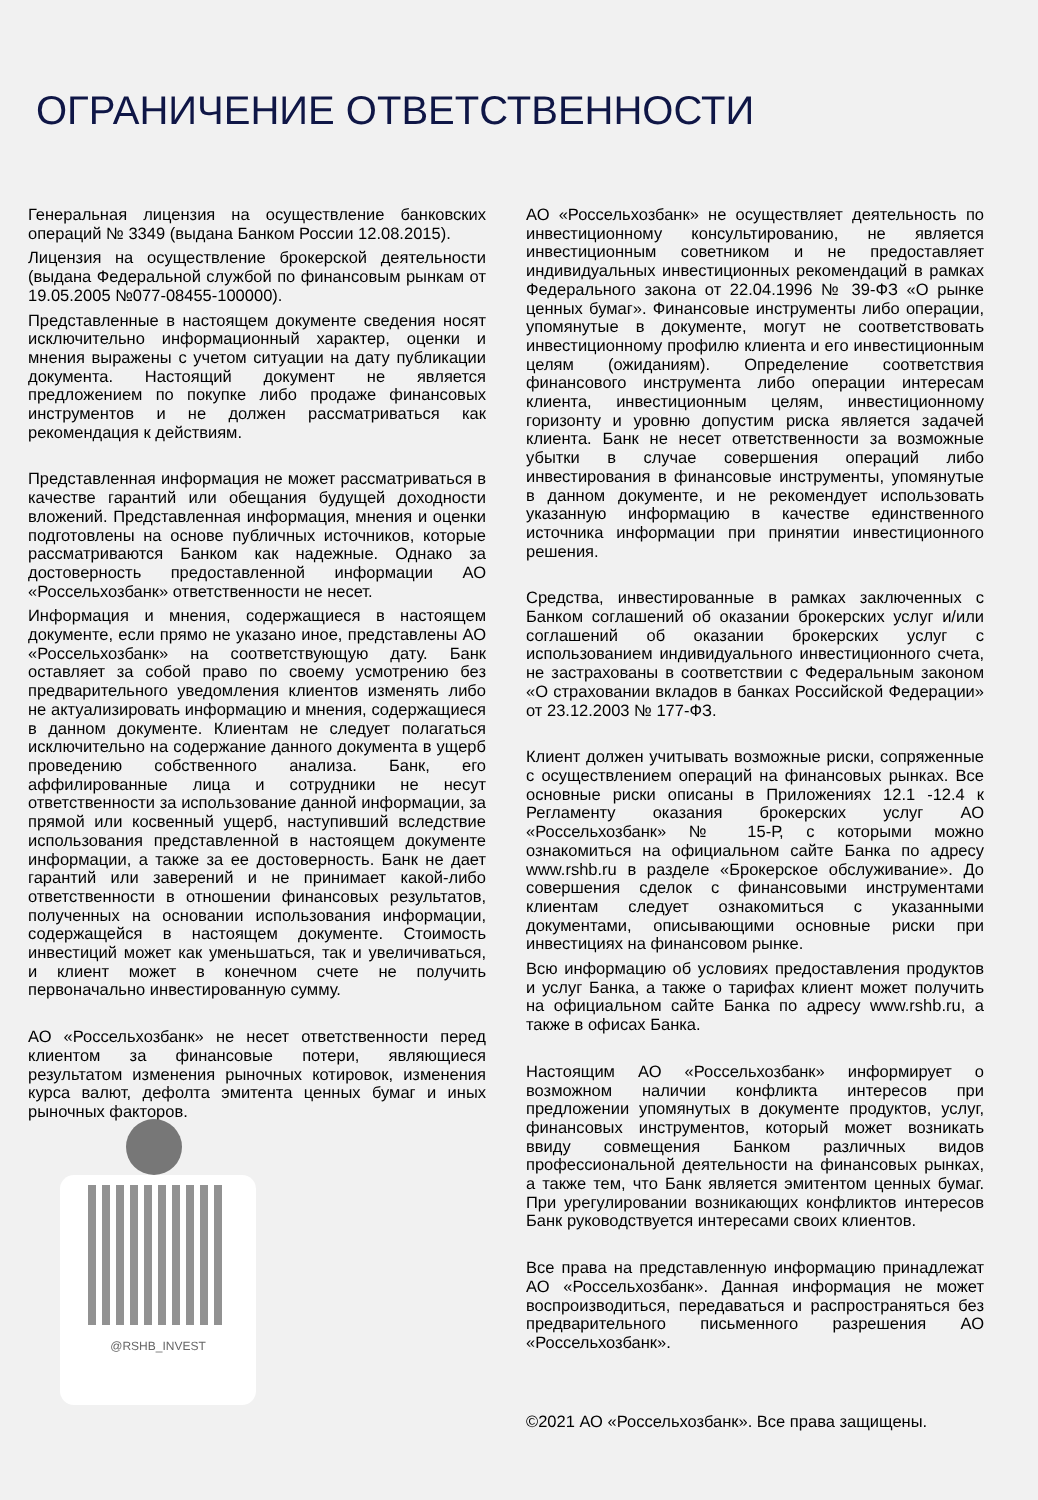ОГРАНИЧЕНИЕ ОТВЕТСТВЕННОСТИ
Генеральная лицензия на осуществление банковских операций № 3349 (выдана Банком России 12.08.2015).
Лицензия на осуществление брокерской деятельности (выдана Федеральной службой по финансовым рынкам от 19.05.2005 №077-08455-100000).
Представленные в настоящем документе сведения носят исключительно информационный характер, оценки и мнения выражены с учетом ситуации на дату публикации документа. Настоящий документ не является предложением по покупке либо продаже финансовых инструментов и не должен рассматриваться как рекомендация к действиям.
Представленная информация не может рассматриваться в качестве гарантий или обещания будущей доходности вложений. Представленная информация, мнения и оценки подготовлены на основе публичных источников, которые рассматриваются Банком как надежные. Однако за достоверность предоставленной информации АО «Россельхозбанк» ответственности не несет.
Информация и мнения, содержащиеся в настоящем документе, если прямо не указано иное, представлены АО «Россельхозбанк» на соответствующую дату. Банк оставляет за собой право по своему усмотрению без предварительного уведомления клиентов изменять либо не актуализировать информацию и мнения, содержащиеся в данном документе. Клиентам не следует полагаться исключительно на содержание данного документа в ущерб проведению собственного анализа. Банк, его аффилированные лица и сотрудники не несут ответственности за использование данной информации, за прямой или косвенный ущерб, наступивший вследствие использования представленной в настоящем документе информации, а также за ее достоверность. Банк не дает гарантий или заверений и не принимает какой-либо ответственности в отношении финансовых результатов, полученных на основании использования информации, содержащейся в настоящем документе. Стоимость инвестиций может как уменьшаться, так и увеличиваться, и клиент может в конечном счете не получить первоначально инвестированную сумму.
АО «Россельхозбанк» не несет ответственности перед клиентом за финансовые потери, являющиеся результатом изменения рыночных котировок, изменения курса валют, дефолта эмитента ценных бумаг и иных рыночных факторов.
@RSHB_INVEST
АО «Россельхозбанк» не осуществляет деятельность по инвестиционному консультированию, не является инвестиционным советником и не предоставляет индивидуальных инвестиционных рекомендаций в рамках Федерального закона от 22.04.1996 № 39-ФЗ «О рынке ценных бумаг». Финансовые инструменты либо операции, упомянутые в документе, могут не соответствовать инвестиционному профилю клиента и его инвестиционным целям (ожиданиям). Определение соответствия финансового инструмента либо операции интересам клиента, инвестиционным целям, инвестиционному горизонту и уровню допустим риска является задачей клиента. Банк не несет ответственности за возможные убытки в случае совершения операций либо инвестирования в финансовые инструменты, упомянутые в данном документе, и не рекомендует использовать указанную информацию в качестве единственного источника информации при принятии инвестиционного решения.
Средства, инвестированные в рамках заключенных с Банком соглашений об оказании брокерских услуг и/или соглашений об оказании брокерских услуг с использованием индивидуального инвестиционного счета, не застрахованы в соответствии с Федеральным законом «О страховании вкладов в банках Российской Федерации» от 23.12.2003 № 177-ФЗ.
Клиент должен учитывать возможные риски, сопряженные с осуществлением операций на финансовых рынках. Все основные риски описаны в Приложениях 12.1 -12.4 к Регламенту оказания брокерских услуг АО «Россельхозбанк» № 15-Р, с которыми можно ознакомиться на официальном сайте Банка по адресу www.rshb.ru в разделе «Брокерское обслуживание». До совершения сделок с финансовыми инструментами клиентам следует ознакомиться с указанными документами, описывающими основные риски при инвестициях на финансовом рынке.
Всю информацию об условиях предоставления продуктов и услуг Банка, а также о тарифах клиент может получить на официальном сайте Банка по адресу www.rshb.ru, а также в офисах Банка.
Настоящим АО «Россельхозбанк» информирует о возможном наличии конфликта интересов при предложении упомянутых в документе продуктов, услуг, финансовых инструментов, который может возникать ввиду совмещения Банком различных видов профессиональной деятельности на финансовых рынках, а также тем, что Банк является эмитентом ценных бумаг. При урегулировании возникающих конфликтов интересов Банк руководствуется интересами своих клиентов.
Все права на представленную информацию принадлежат АО «Россельхозбанк». Данная информация не может воспроизводиться, передаваться и распространяться без предварительного письменного разрешения АО «Россельхозбанк».
©2021 АО «Россельхозбанк». Все права защищены.